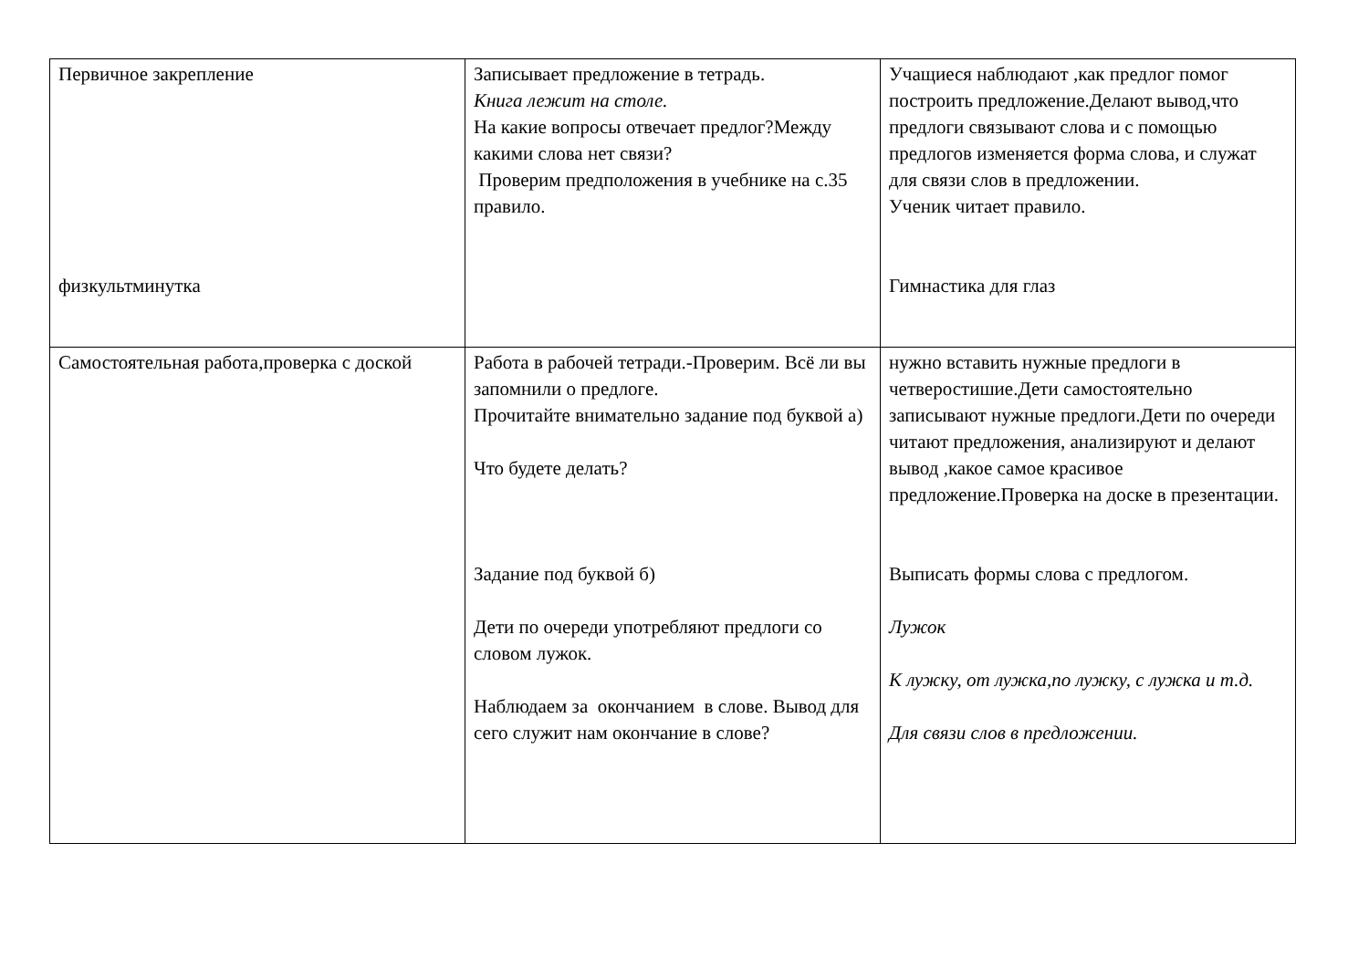| Первичное закрепление физкультминутка | Записывает предложение в тетрадь. Книга лежит на столе. На какие вопросы отвечает предлог?Между какими слова нет связи? Проверим предположения в учебнике на с.35 правило. | Учащиеся наблюдают ,как предлог помог построить предложение.Делают вывод,что предлоги связывают слова и с помощью предлогов изменяется форма слова, и служат для связи слов в предложении. Ученик читает правило. Гимнастика для глаз |
| Самостоятельная работа,проверка с доской | Работа в рабочей тетради.-Проверим. Всё ли вы запомнили о предлоге. Прочитайте внимательно задание под буквой а) Что будете делать? Задание под буквой б) Дети по очереди употребляют предлоги со словом лужок. Наблюдаем за окончанием в слове. Вывод для сего служит нам окончание в слове? | нужно вставить нужные предлоги в четверостишие.Дети самостоятельно записывают нужные предлоги.Дети по очереди читают предложения, анализируют и делают вывод ,какое самое красивое предложение.Проверка на доске в презентации. Выписать формы слова с предлогом. Лужок К лужку, от лужка,по лужку, с лужка и т.д. Для связи слов в предложении. |